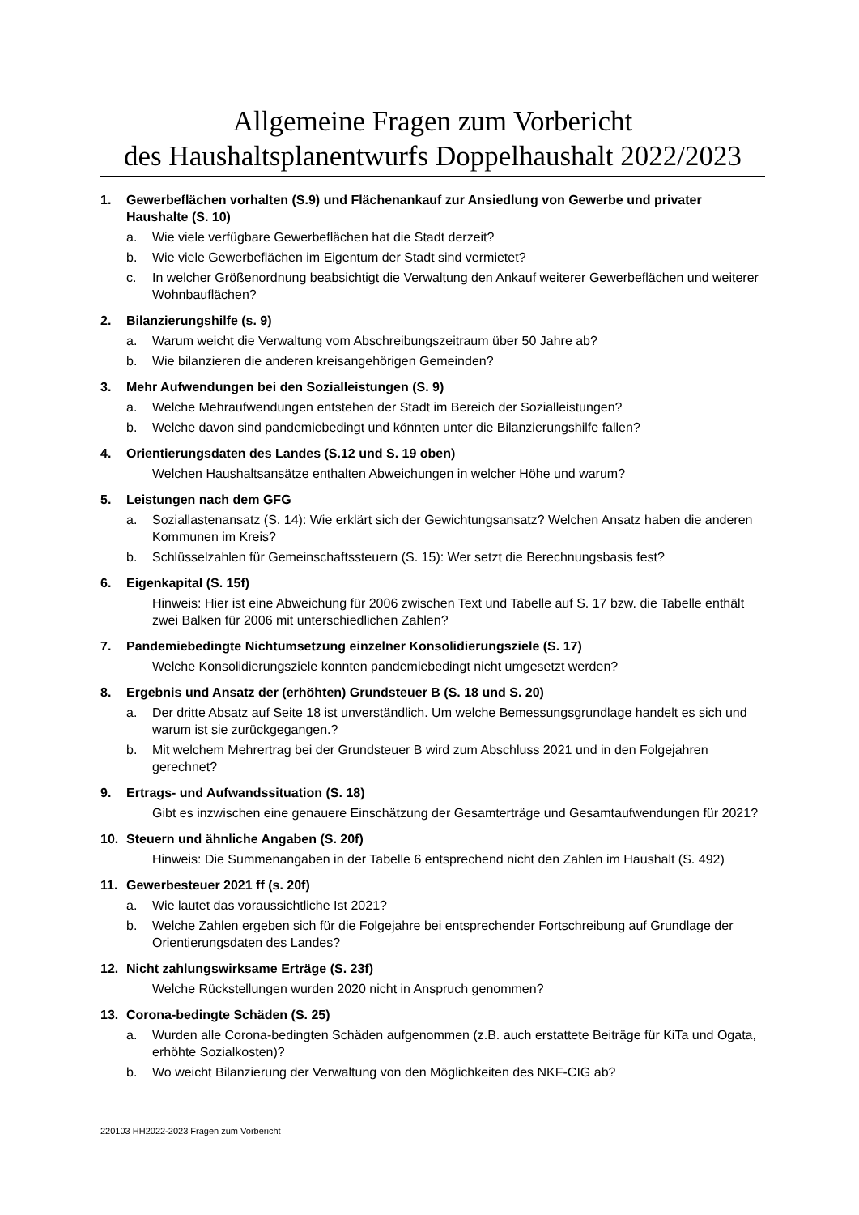Allgemeine Fragen zum Vorbericht
des Haushaltsplanentwurfs Doppelhaushalt 2022/2023
1. Gewerbeflächen vorhalten (S.9) und Flächenankauf zur Ansiedlung von Gewerbe und privater Haushalte (S. 10)
a. Wie viele verfügbare Gewerbeflächen hat die Stadt derzeit?
b. Wie viele Gewerbeflächen im Eigentum der Stadt sind vermietet?
c. In welcher Größenordnung beabsichtigt die Verwaltung den Ankauf weiterer Gewerbeflächen und weiterer Wohnbauflächen?
2. Bilanzierungshilfe (s. 9)
a. Warum weicht die Verwaltung vom Abschreibungszeitraum über 50 Jahre ab?
b. Wie bilanzieren die anderen kreisangehörigen Gemeinden?
3. Mehr Aufwendungen bei den Sozialleistungen (S. 9)
a. Welche Mehraufwendungen entstehen der Stadt im Bereich der Sozialleistungen?
b. Welche davon sind pandemiebedingt und könnten unter die Bilanzierungshilfe fallen?
4. Orientierungsdaten des Landes (S.12 und S. 19 oben)
Welchen Haushaltsansätze enthalten Abweichungen in welcher Höhe und warum?
5. Leistungen nach dem GFG
a. Soziallastenansatz (S. 14): Wie erklärt sich der Gewichtungsansatz? Welchen Ansatz haben die anderen Kommunen im Kreis?
b. Schlüsselzahlen für Gemeinschaftssteuern (S. 15): Wer setzt die Berechnungsbasis fest?
6. Eigenkapital (S. 15f)
Hinweis: Hier ist eine Abweichung für 2006 zwischen Text und Tabelle auf S. 17 bzw. die Tabelle enthält zwei Balken für 2006 mit unterschiedlichen Zahlen?
7. Pandemiebedingte Nichtumsetzung einzelner Konsolidierungsziele (S. 17)
Welche Konsolidierungsziele konnten pandemiebedingt nicht umgesetzt werden?
8. Ergebnis und Ansatz der (erhöhten) Grundsteuer B (S. 18 und S. 20)
a. Der dritte Absatz auf Seite 18 ist unverständlich. Um welche Bemessungsgrundlage handelt es sich und warum ist sie zurückgegangen.?
b. Mit welchem Mehrertrag bei der Grundsteuer B wird zum Abschluss 2021 und in den Folgejahren gerechnet?
9. Ertrags- und Aufwandssituation (S. 18)
Gibt es inzwischen eine genauere Einschätzung der Gesamterträge und Gesamtaufwendungen für 2021?
10. Steuern und ähnliche Angaben (S. 20f)
Hinweis: Die Summenangaben in der Tabelle 6 entsprechend nicht den Zahlen im Haushalt (S. 492)
11. Gewerbesteuer 2021 ff (s. 20f)
a. Wie lautet das voraussichtliche Ist 2021?
b. Welche Zahlen ergeben sich für die Folgejahre bei entsprechender Fortschreibung auf Grundlage der Orientierungsdaten des Landes?
12. Nicht zahlungswirksame Erträge (S. 23f)
Welche Rückstellungen wurden 2020 nicht in Anspruch genommen?
13. Corona-bedingte Schäden (S. 25)
a. Wurden alle Corona-bedingten Schäden aufgenommen (z.B. auch erstattete Beiträge für KiTa und Ogata, erhöhte Sozialkosten)?
b. Wo weicht Bilanzierung der Verwaltung von den Möglichkeiten des NKF-CIG ab?
220103 HH2022-2023 Fragen zum Vorbericht